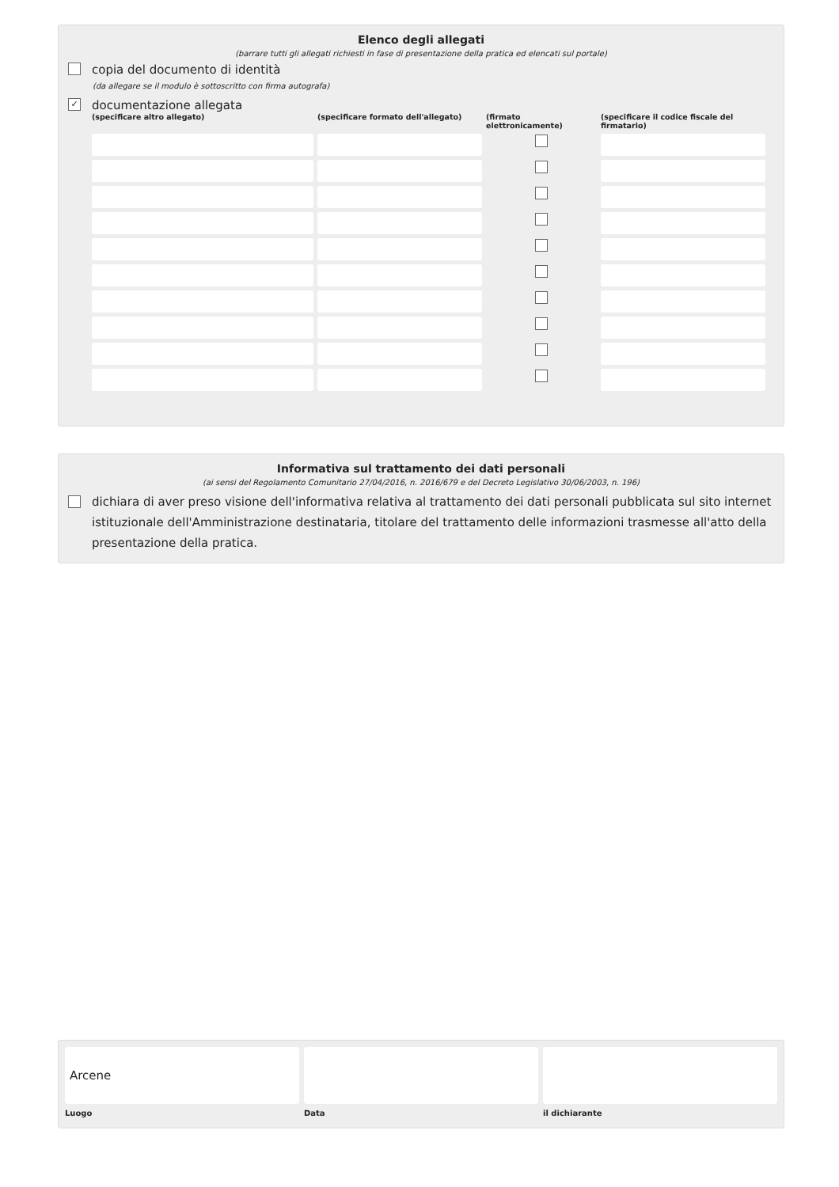Elenco degli allegati
(barrare tutti gli allegati richiesti in fase di presentazione della pratica ed elencati sul portale)
copia del documento di identità
(da allegare se il modulo è sottoscritto con firma autografa)
✓ documentazione allegata
(specificare altro allegato)
(specificare formato dell'allegato)
(firmato elettronicamente)
(specificare il codice fiscale del firmatario)
Informativa sul trattamento dei dati personali
(ai sensi del Regolamento Comunitario 27/04/2016, n. 2016/679 e del Decreto Legislativo 30/06/2003, n. 196)
dichiara di aver preso visione dell'informativa relativa al trattamento dei dati personali pubblicata sul sito internet istituzionale dell'Amministrazione destinataria, titolare del trattamento delle informazioni trasmesse all'atto della presentazione della pratica.
Arcene
Luogo
Data il dichiarante